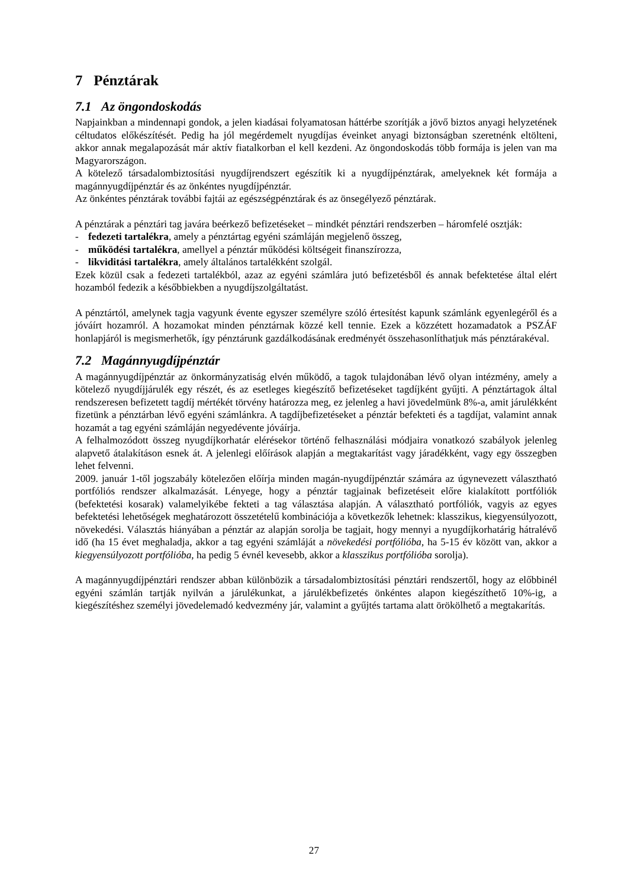7 Pénztárak
7.1 Az öngondoskodás
Napjainkban a mindennapi gondok, a jelen kiadásai folyamatosan háttérbe szorítják a jövő biztos anyagi helyzetének céltudatos előkészítését. Pedig ha jól megérdemelt nyugdíjas éveinket anyagi biztonságban szeretnénk eltölteni, akkor annak megalapozását már aktív fiatalkorban el kell kezdeni. Az öngondoskodás több formája is jelen van ma Magyarországon.
A kötelező társadalombiztosítási nyugdíjrendszert egészítik ki a nyugdíjpénztárak, amelyeknek két formája a magánnyugdíjpénztár és az önkéntes nyugdíjpénztár.
Az önkéntes pénztárak további fajtái az egészségpénztárak és az önsegélyező pénztárak.
A pénztárak a pénztári tag javára beérkező befizetéseket – mindkét pénztári rendszerben – háromfelé osztják:
- fedezeti tartalékra, amely a pénztártag egyéni számláján megjelenő összeg,
- működési tartalékra, amellyel a pénztár működési költségeit finanszírozza,
- likviditási tartalékra, amely általános tartalékként szolgál.
Ezek közül csak a fedezeti tartalékból, azaz az egyéni számlára jutó befizetésből és annak befektetése által elért hozamból fedezik a későbbiekben a nyugdíjszolgáltatást.
A pénztártól, amelynek tagja vagyunk évente egyszer személyre szóló értesítést kapunk számlánk egyenlegéről és a jóváírt hozamról. A hozamokat minden pénztárnak közzé kell tennie. Ezek a közzétett hozamadatok a PSZÁF honlapjáról is megismerhetők, így pénztárunk gazdálkodásának eredményét összehasonlíthatjuk más pénztárakéval.
7.2 Magánnyugdíjpénztár
A magánnyugdíjpénztár az önkormányzatiság elvén működő, a tagok tulajdonában lévő olyan intézmény, amely a kötelező nyugdíjjárulék egy részét, és az esetleges kiegészítő befizetéseket tagdíjként gyűjti. A pénztártagok által rendszeresen befizetett tagdíj mértékét törvény határozza meg, ez jelenleg a havi jövedelmünk 8%-a, amit járulékként fizetünk a pénztárban lévő egyéni számlánkra. A tagdíjbefizetéseket a pénztár befekteti és a tagdíjat, valamint annak hozamát a tag egyéni számláján negyedévente jóváírja.
A felhalmozódott összeg nyugdíjkorhatár elérésekor történő felhasználási módjaira vonatkozó szabályok jelenleg alapvető átalakításon esnek át. A jelenlegi előírások alapján a megtakarítást vagy járadékként, vagy egy összegben lehet felvenni.
2009. január 1-től jogszabály kötelezően előírja minden magán-nyugdíjpénztár számára az úgynevezett választható portfóliós rendszer alkalmazását. Lényege, hogy a pénztár tagjainak befizetéseit előre kialakított portfóliók (befektetési kosarak) valamelyikébe fekteti a tag választása alapján. A választható portfóliók, vagyis az egyes befektetési lehetőségek meghatározott összetételű kombinációja a következők lehetnek: klasszikus, kiegyensúlyozott, növekedési. Választás hiányában a pénztár az alapján sorolja be tagjait, hogy mennyi a nyugdíjkorhatárig hátralévő idő (ha 15 évet meghaladja, akkor a tag egyéni számláját a növekedési portfólióba, ha 5-15 év között van, akkor a kiegyensúlyozott portfólióba, ha pedig 5 évnél kevesebb, akkor a klasszikus portfólióba sorolja).
A magánnyugdíjpénztári rendszer abban különbözik a társadalombiztosítási pénztári rendszertől, hogy az előbbinél egyéni számlán tartják nyilván a járulékunkat, a járulékbefizetés önkéntes alapon kiegészíthető 10%-ig, a kiegészítéshez személyi jövedelemadó kedvezmény jár, valamint a gyűjtés tartama alatt örökölhető a megtakarítás.
27